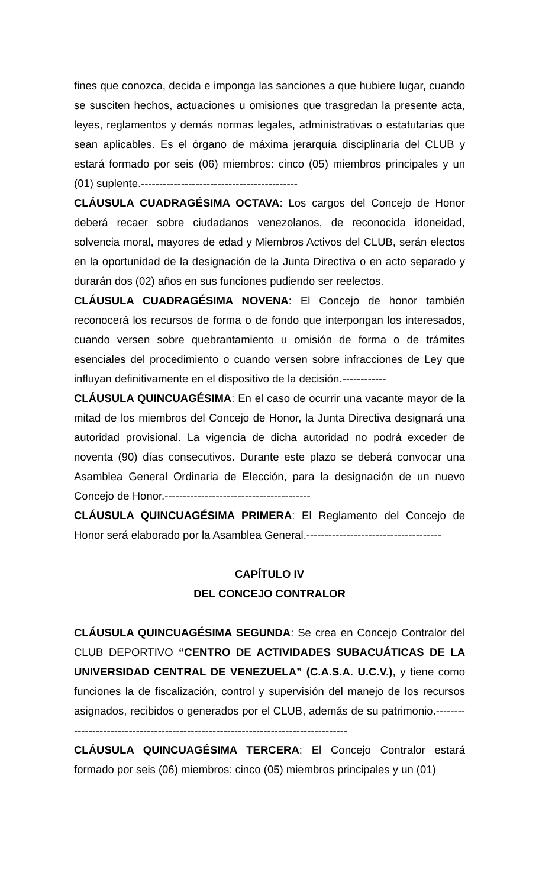fines que conozca, decida e imponga las sanciones a que hubiere lugar, cuando se susciten hechos, actuaciones u omisiones que trasgredan la presente acta, leyes, reglamentos y demás normas legales, administrativas o estatutarias que sean aplicables. Es el órgano de máxima jerarquía disciplinaria del CLUB y estará formado por seis (06) miembros: cinco (05) miembros principales y un (01) suplente.-------------------------------------------
CLÁUSULA CUADRAGÉSIMA OCTAVA: Los cargos del Concejo de Honor deberá recaer sobre ciudadanos venezolanos, de reconocida idoneidad, solvencia moral, mayores de edad y Miembros Activos del CLUB, serán electos en la oportunidad de la designación de la Junta Directiva o en acto separado y durarán dos (02) años en sus funciones pudiendo ser reelectos.
CLÁUSULA CUADRAGÉSIMA NOVENA: El Concejo de honor también reconocerá los recursos de forma o de fondo que interpongan los interesados, cuando versen sobre quebrantamiento u omisión de forma o de trámites esenciales del procedimiento o cuando versen sobre infracciones de Ley que influyan definitivamente en el dispositivo de la decisión.------------
CLÁUSULA QUINCUAGÉSIMA: En el caso de ocurrir una vacante mayor de la mitad de los miembros del Concejo de Honor, la Junta Directiva designará una autoridad provisional. La vigencia de dicha autoridad no podrá exceder de noventa (90) días consecutivos. Durante este plazo se deberá convocar una Asamblea General Ordinaria de Elección, para la designación de un nuevo Concejo de Honor.----------------------------------------
CLÁUSULA QUINCUAGÉSIMA PRIMERA: El Reglamento del Concejo de Honor será elaborado por la Asamblea General.-------------------------------------
CAPÍTULO IV
DEL CONCEJO CONTRALOR
CLÁUSULA QUINCUAGÉSIMA SEGUNDA: Se crea en Concejo Contralor del CLUB DEPORTIVO “CENTRO DE ACTIVIDADES SUBACUÁTICAS DE LA UNIVERSIDAD CENTRAL DE VENEZUELA” (C.A.S.A. U.C.V.), y tiene como funciones la de fiscalización, control y supervisión del manejo de los recursos asignados, recibidos o generados por el CLUB, además de su patrimonio.-----------------------------------------------------------------------------------
CLÁUSULA QUINCUAGÉSIMA TERCERA: El Concejo Contralor estará formado por seis (06) miembros: cinco (05) miembros principales y un (01)